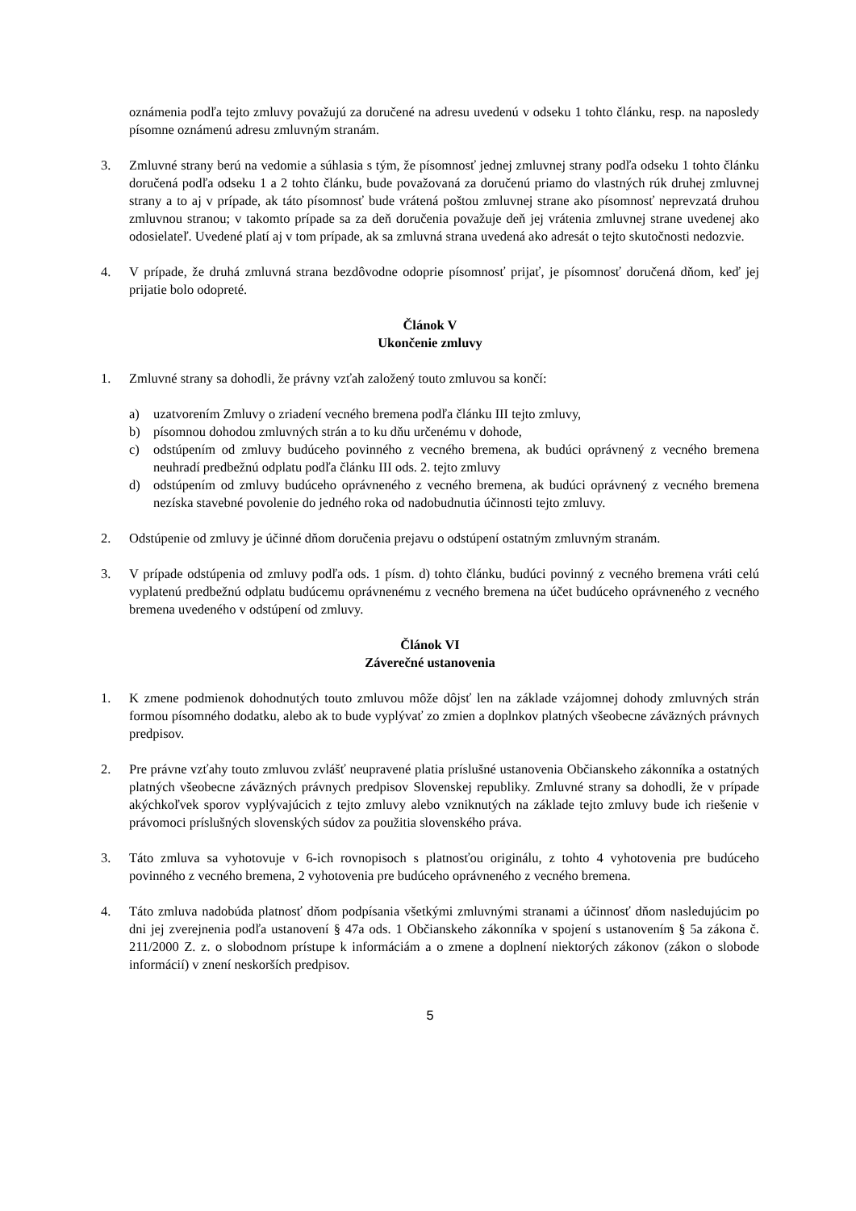oznámenia podľa tejto zmluvy považujú za doručené na adresu uvedenú v odseku 1 tohto článku, resp. na naposledy písomne oznámenú adresu zmluvným stranám.
3. Zmluvné strany berú na vedomie a súhlasia s tým, že písomnosť jednej zmluvnej strany podľa odseku 1 tohto článku doručená podľa odseku 1 a 2 tohto článku, bude považovaná za doručenú priamo do vlastných rúk druhej zmluvnej strany a to aj v prípade, ak táto písomnosť bude vrátená poštou zmluvnej strane ako písomnosť neprevzatá druhou zmluvnou stranou; v takomto prípade sa za deň doručenia považuje deň jej vrátenia zmluvnej strane uvedenej ako odosielateľ. Uvedené platí aj v tom prípade, ak sa zmluvná strana uvedená ako adresát o tejto skutočnosti nedozvie.
4. V prípade, že druhá zmluvná strana bezdôvodne odoprie písomnosť prijať, je písomnosť doručená dňom, keď jej prijatie bolo odopreté.
Článok V
Ukončenie zmluvy
1. Zmluvné strany sa dohodli, že právny vzťah založený touto zmluvou sa končí:
a) uzatvorením Zmluvy o zriadení vecného bremena podľa článku III tejto zmluvy,
b) písomnou dohodou zmluvných strán a to ku dňu určenému v dohode,
c) odstúpením od zmluvy budúceho povinného z vecného bremena, ak budúci oprávnený z vecného bremena neuhradí predbežnú odplatu podľa článku III ods. 2. tejto zmluvy
d) odstúpením od zmluvy budúceho oprávneného z vecného bremena, ak budúci oprávnený z vecného bremena nezíska stavebné povolenie do jedného roka od nadobudnutia účinnosti tejto zmluvy.
2. Odstúpenie od zmluvy je účinné dňom doručenia prejavu o odstúpení ostatným zmluvným stranám.
3. V prípade odstúpenia od zmluvy podľa ods. 1 písm. d) tohto článku, budúci povinný z vecného bremena vráti celú vyplatenú predbežnú odplatu budúcemu oprávnenému z vecného bremena na účet budúceho oprávneného z vecného bremena uvedeného v odstúpení od zmluvy.
Článok VI
Záverečné ustanovenia
1. K zmene podmienok dohodnutých touto zmluvou môže dôjsť len na základe vzájomnej dohody zmluvných strán formou písomného dodatku, alebo ak to bude vyplývať zo zmien a doplnkov platných všeobecne záväzných právnych predpisov.
2. Pre právne vzťahy touto zmluvou zvlášť neupravené platia príslušné ustanovenia Občianskeho zákonníka a ostatných platných všeobecne záväzných právnych predpisov Slovenskej republiky. Zmluvné strany sa dohodli, že v prípade akýchkoľvek sporov vyplývajúcich z tejto zmluvy alebo vzniknutých na základe tejto zmluvy bude ich riešenie v právomoci príslušných slovenských súdov za použitia slovenského práva.
3. Táto zmluva sa vyhotovuje v 6-ich rovnopisoch s platnosťou originálu, z tohto 4 vyhotovenia pre budúceho povinného z vecného bremena, 2 vyhotovenia pre budúceho oprávneného z vecného bremena.
4. Táto zmluva nadobúda platnosť dňom podpísania všetkými zmluvnými stranami a účinnosť dňom nasledujúcim po dni jej zverejnenia podľa ustanovení § 47a ods. 1 Občianskeho zákonníka v spojení s ustanovením § 5a zákona č. 211/2000 Z. z. o slobodnom prístupe k informáciám a o zmene a doplnení niektorých zákonov (zákon o slobode informácií) v znení neskorších predpisov.
5